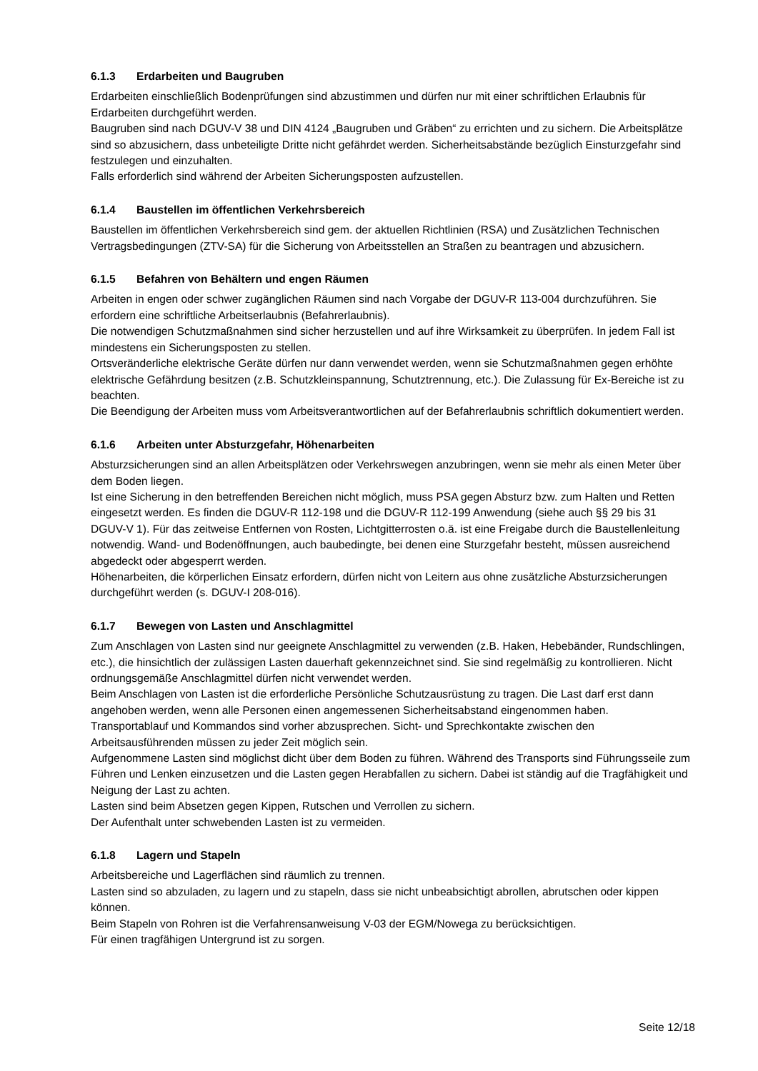6.1.3 Erdarbeiten und Baugruben
Erdarbeiten einschließlich Bodenprüfungen sind abzustimmen und dürfen nur mit einer schriftlichen Erlaubnis für Erdarbeiten durchgeführt werden.
Baugruben sind nach DGUV-V 38 und DIN 4124 „Baugruben und Gräben“ zu errichten und zu sichern. Die Arbeitsplätze sind so abzusichern, dass unbeteiligte Dritte nicht gefährdet werden. Sicherheitsabstände bezüglich Einsturzgefahr sind festzulegen und einzuhalten.
Falls erforderlich sind während der Arbeiten Sicherungsposten aufzustellen.
6.1.4 Baustellen im öffentlichen Verkehrsbereich
Baustellen im öffentlichen Verkehrsbereich sind gem. der aktuellen Richtlinien (RSA) und Zusätzlichen Technischen Vertragsbedingungen (ZTV-SA) für die Sicherung von Arbeitsstellen an Straßen zu beantragen und abzusichern.
6.1.5 Befahren von Behältern und engen Räumen
Arbeiten in engen oder schwer zugänglichen Räumen sind nach Vorgabe der DGUV-R 113-004 durchzuführen. Sie erfordern eine schriftliche Arbeitserlaubnis (Befahrerlaubnis).
Die notwendigen Schutzmaßnahmen sind sicher herzustellen und auf ihre Wirksamkeit zu überprüfen. In jedem Fall ist mindestens ein Sicherungsposten zu stellen.
Ortsveränderliche elektrische Geräte dürfen nur dann verwendet werden, wenn sie Schutzmaßnahmen gegen erhöhte elektrische Gefährdung besitzen (z.B. Schutzkleinspannung, Schutztrennung, etc.). Die Zulassung für Ex-Bereiche ist zu beachten.
Die Beendigung der Arbeiten muss vom Arbeitsverantwortlichen auf der Befahrerlaubnis schriftlich dokumentiert werden.
6.1.6 Arbeiten unter Absturzgefahr, Höhenarbeiten
Absturzsicherungen sind an allen Arbeitsplätzen oder Verkehrswegen anzubringen, wenn sie mehr als einen Meter über dem Boden liegen.
Ist eine Sicherung in den betreffenden Bereichen nicht möglich, muss PSA gegen Absturz bzw. zum Halten und Retten eingesetzt werden. Es finden die DGUV-R 112-198 und die DGUV-R 112-199 Anwendung (siehe auch §§ 29 bis 31 DGUV-V 1). Für das zeitweise Entfernen von Rosten, Lichtgitterrosten o.ä. ist eine Freigabe durch die Baustellenleitung notwendig. Wand- und Bodenöffnungen, auch baubedingte, bei denen eine Sturzgefahr besteht, müssen ausreichend abgedeckt oder abgesperrt werden.
Höhenarbeiten, die körperlichen Einsatz erfordern, dürfen nicht von Leitern aus ohne zusätzliche Absturzsicherungen durchgeführt werden (s. DGUV-I 208-016).
6.1.7 Bewegen von Lasten und Anschlagmittel
Zum Anschlagen von Lasten sind nur geeignete Anschlagmittel zu verwenden (z.B. Haken, Hebebänder, Rundschlingen, etc.), die hinsichtlich der zulässigen Lasten dauerhaft gekennzeichnet sind. Sie sind regelmäßig zu kontrollieren. Nicht ordnungsgemäße Anschlagmittel dürfen nicht verwendet werden.
Beim Anschlagen von Lasten ist die erforderliche Persönliche Schutzausrüstung zu tragen. Die Last darf erst dann angehoben werden, wenn alle Personen einen angemessenen Sicherheitsabstand eingenommen haben.
Transportablauf und Kommandos sind vorher abzusprechen. Sicht- und Sprechkontakte zwischen den Arbeitsausführenden müssen zu jeder Zeit möglich sein.
Aufgenommene Lasten sind möglichst dicht über dem Boden zu führen. Während des Transports sind Führungsseile zum Führen und Lenken einzusetzen und die Lasten gegen Herabfallen zu sichern. Dabei ist ständig auf die Tragfähigkeit und Neigung der Last zu achten.
Lasten sind beim Absetzen gegen Kippen, Rutschen und Verrollen zu sichern.
Der Aufenthalt unter schwebenden Lasten ist zu vermeiden.
6.1.8 Lagern und Stapeln
Arbeitsbereiche und Lagerflächen sind räumlich zu trennen.
Lasten sind so abzuladen, zu lagern und zu stapeln, dass sie nicht unbeabsichtigt abrollen, abrutschen oder kippen können.
Beim Stapeln von Rohren ist die Verfahrensanweisung V-03 der EGM/Nowega zu berücksichtigen.
Für einen tragfähigen Untergrund ist zu sorgen.
Seite 12/18